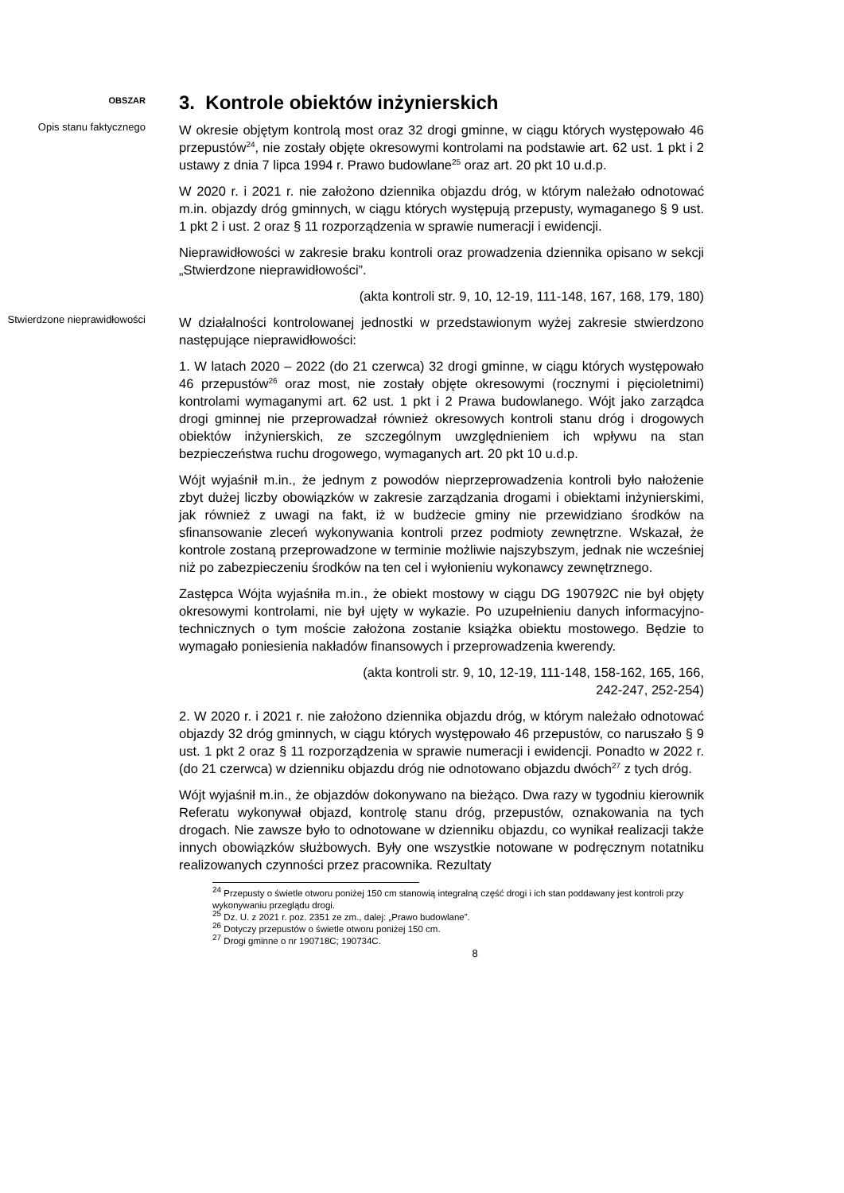OBSZAR
3. Kontrole obiektów inżynierskich
Opis stanu faktycznego
W okresie objętym kontrolą most oraz 32 drogi gminne, w ciągu których występowało 46 przepustów<sup>24</sup>, nie zostały objęte okresowymi kontrolami na podstawie art. 62 ust. 1 pkt i 2 ustawy z dnia 7 lipca 1994 r. Prawo budowlane<sup>25</sup> oraz art. 20 pkt 10 u.d.p.
W 2020 r. i 2021 r. nie założono dziennika objazdu dróg, w którym należało odnotować m.in. objazdy dróg gminnych, w ciągu których występują przepusty, wymaganego § 9 ust. 1 pkt 2 i ust. 2 oraz § 11 rozporządzenia w sprawie numeracji i ewidencji.
Nieprawidłowości w zakresie braku kontroli oraz prowadzenia dziennika opisano w sekcji „Stwierdzone nieprawidłowości”.
(akta kontroli str. 9, 10, 12-19, 111-148, 167, 168, 179, 180)
Stwierdzone nieprawidłowości
W działalności kontrolowanej jednostki w przedstawionym wyżej zakresie stwierdzono następujące nieprawidłowości:
1. W latach 2020 – 2022 (do 21 czerwca) 32 drogi gminne, w ciągu których występowało 46 przepustów<sup>26</sup> oraz most, nie zostały objęte okresowymi (rocznymi i pięcioletnimi) kontrolami wymaganymi art. 62 ust. 1 pkt i 2 Prawa budowlanego. Wójt jako zarządca drogi gminnej nie przeprowadzał również okresowych kontroli stanu dróg i drogowych obiektów inżynierskich, ze szczególnym uwzględnieniem ich wpływu na stan bezpieczeństwa ruchu drogowego, wymaganych art. 20 pkt 10 u.d.p.
Wójt wyjaśnił m.in., że jednym z powodów nieprzeprowadzenia kontroli było nałożenie zbyt dużej liczby obowiązków w zakresie zarządzania drogami i obiektami inżynierskimi, jak również z uwagi na fakt, iż w budżecie gminy nie przewidziano środków na sfinansowanie zleceń wykonywania kontroli przez podmioty zewnętrzne. Wskazał, że kontrole zostaną przeprowadzone w terminie możliwie najszybszym, jednak nie wcześniej niż po zabezpieczeniu środków na ten cel i wyłonieniu wykonawcy zewnętrznego.
Zastępca Wójta wyjaśniła m.in., że obiekt mostowy w ciągu DG 190792C nie był objęty okresowymi kontrolami, nie był ujęty w wykazie. Po uzupełnieniu danych informacyjno-technicznych o tym moście założona zostanie książka obiektu mostowego. Będzie to wymagało poniesienia nakładów finansowych i przeprowadzenia kwerendy.
(akta kontroli str. 9, 10, 12-19, 111-148, 158-162, 165, 166,
242-247, 252-254)
2. W 2020 r. i 2021 r. nie założono dziennika objazdu dróg, w którym należało odnotować objazdy 32 dróg gminnych, w ciągu których występowało 46 przepustów, co naruszało § 9 ust. 1 pkt 2 oraz § 11 rozporządzenia w sprawie numeracji i ewidencji. Ponadto w 2022 r. (do 21 czerwca) w dzienniku objazdu dróg nie odnotowano objazdu dwóch<sup>27</sup> z tych dróg.
Wójt wyjaśnił m.in., że objazdów dokonywano na bieżąco. Dwa razy w tygodniu kierownik Referatu wykonywał objazd, kontrolę stanu dróg, przepustów, oznakowania na tych drogach. Nie zawsze było to odnotowane w dzienniku objazdu, co wynikał realizacji także innych obowiązków służbowych. Były one wszystkie notowane w podręcznym notatniku realizowanych czynności przez pracownika. Rezultaty
<sup>24</sup> Przepusty o świetle otworu poniżej 150 cm stanowią integralną część drogi i ich stan poddawany jest kontroli przy wykonywaniu przeglądu drogi.
<sup>25</sup> Dz. U. z 2021 r. poz. 2351 ze zm., dalej: „Prawo budowlane”.
<sup>26</sup> Dotyczy przepustów o świetle otworu poniżej 150 cm.
<sup>27</sup> Drogi gminne o nr 190718C; 190734C.
8